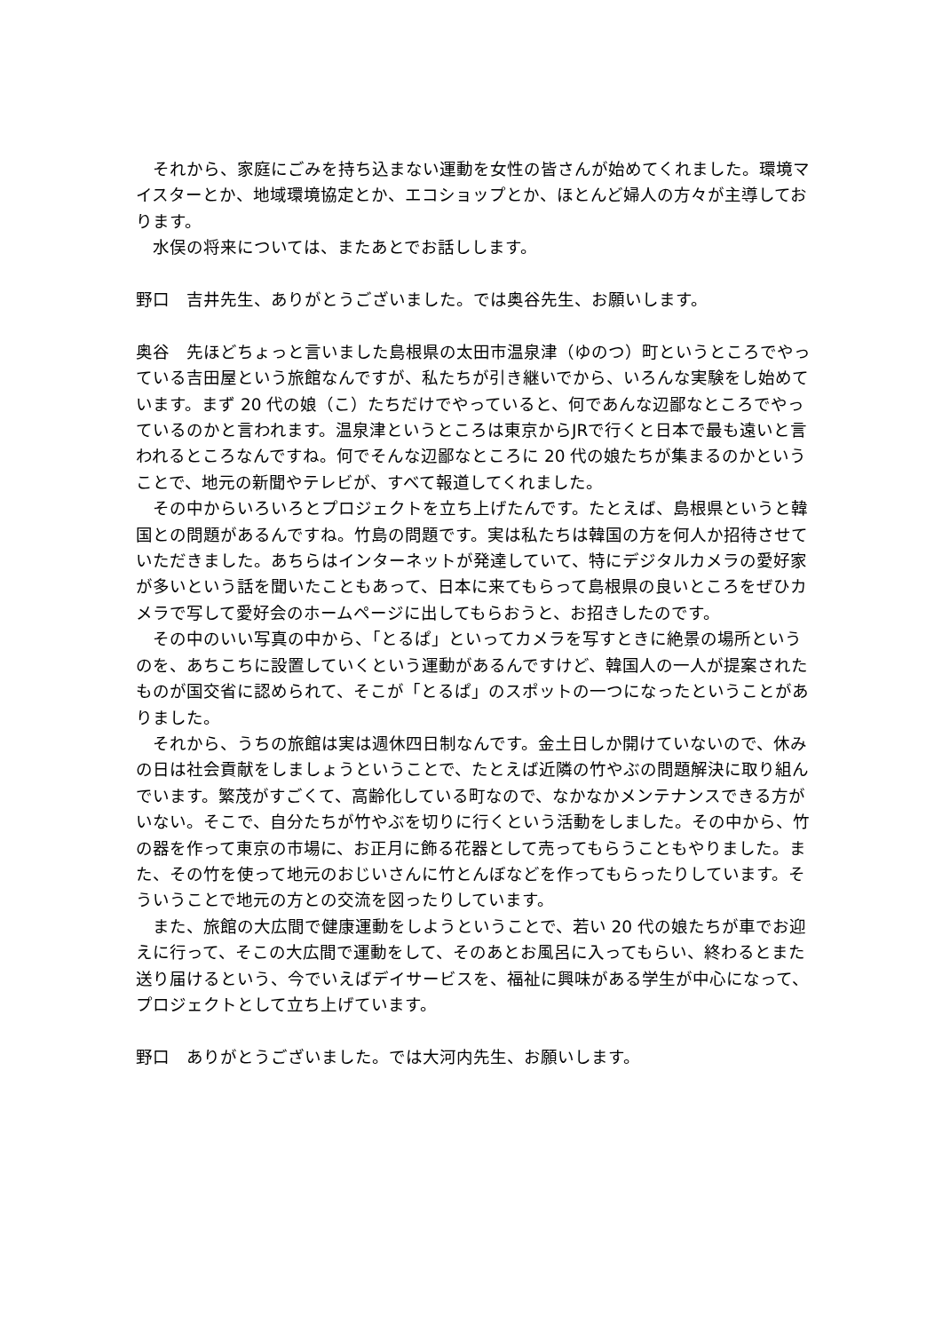それから、家庭にごみを持ち込まない運動を女性の皆さんが始めてくれました。環境マイスターとか、地域環境協定とか、エコショップとか、ほとんど婦人の方々が主導しております。
水俣の将来については、またあとでお話しします。
野口　吉井先生、ありがとうございました。では奥谷先生、お願いします。
奥谷　先ほどちょっと言いました島根県の太田市温泉津（ゆのつ）町というところでやっている吉田屋という旅館なんですが、私たちが引き継いでから、いろんな実験をし始めています。まず 20 代の娘（こ）たちだけでやっていると、何であんな辺鄙なところでやっているのかと言われます。温泉津というところは東京からJRで行くと日本で最も遠いと言われるところなんですね。何でそんな辺鄙なところに 20 代の娘たちが集まるのかということで、地元の新聞やテレビが、すべて報道してくれました。
その中からいろいろとプロジェクトを立ち上げたんです。たとえば、島根県というと韓国との問題があるんですね。竹島の問題です。実は私たちは韓国の方を何人か招待させていただきました。あちらはインターネットが発達していて、特にデジタルカメラの愛好家が多いという話を聞いたこともあって、日本に来てもらって島根県の良いところをぜひカメラで写して愛好会のホームページに出してもらおうと、お招きしたのです。
その中のいい写真の中から、「とるぱ」といってカメラを写すときに絶景の場所というのを、あちこちに設置していくという運動があるんですけど、韓国人の一人が提案されたものが国交省に認められて、そこが「とるぱ」のスポットの一つになったということがありました。
それから、うちの旅館は実は週休四日制なんです。金土日しか開けていないので、休みの日は社会貢献をしましょうということで、たとえば近隣の竹やぶの問題解決に取り組んでいます。繁茂がすごくて、高齢化している町なので、なかなかメンテナンスできる方がいない。そこで、自分たちが竹やぶを切りに行くという活動をしました。その中から、竹の器を作って東京の市場に、お正月に飾る花器として売ってもらうこともやりました。また、その竹を使って地元のおじいさんに竹とんぼなどを作ってもらったりしています。そういうことで地元の方との交流を図ったりしています。
また、旅館の大広間で健康運動をしようということで、若い 20 代の娘たちが車でお迎えに行って、そこの大広間で運動をして、そのあとお風呂に入ってもらい、終わるとまた送り届けるという、今でいえばデイサービスを、福祉に興味がある学生が中心になって、プロジェクトとして立ち上げています。
野口　ありがとうございました。では大河内先生、お願いします。